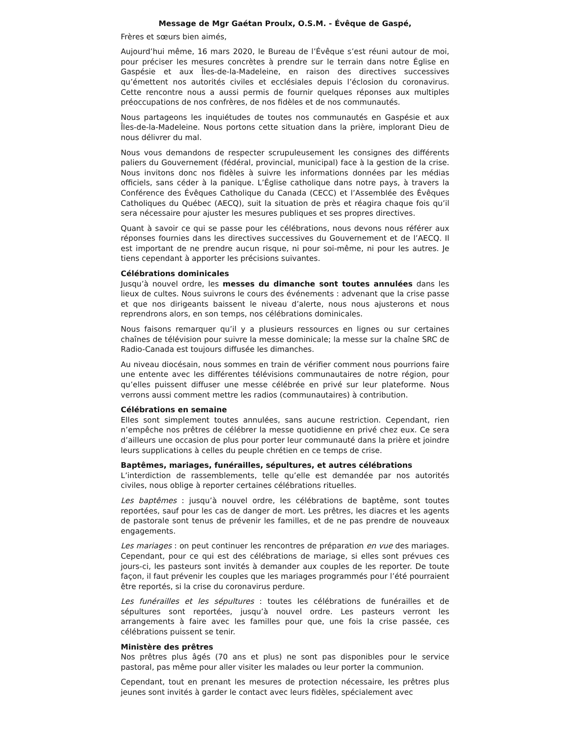Message de Mgr Gaétan Proulx, O.S.M. - Évêque de Gaspé,
Frères et sœurs bien aimés,
Aujourd’hui même, 16 mars 2020, le Bureau de l’Évêque s’est réuni autour de moi, pour préciser les mesures concrètes à prendre sur le terrain dans notre Église en Gaspésie et aux Îles-de-la-Madeleine, en raison des directives successives qu’émettent nos autorités civiles et ecclésiales depuis l’éclosion du coronavirus. Cette rencontre nous a aussi permis de fournir quelques réponses aux multiples préoccupations de nos confrères, de nos fidèles et de nos communautés.
Nous partageons les inquiétudes de toutes nos communautés en Gaspésie et aux Îles-de-la-Madeleine. Nous portons cette situation dans la prière, implorant Dieu de nous délivrer du mal.
Nous vous demandons de respecter scrupuleusement les consignes des différents paliers du Gouvernement (fédéral, provincial, municipal) face à la gestion de la crise. Nous invitons donc nos fidèles à suivre les informations données par les médias officiels, sans céder à la panique. L’Église catholique dans notre pays, à travers la Conférence des Évêques Catholique du Canada (CECC) et l’Assemblée des Évêques Catholiques du Québec (AECQ), suit la situation de près et réagira chaque fois qu’il sera nécessaire pour ajuster les mesures publiques et ses propres directives.
Quant à savoir ce qui se passe pour les célébrations, nous devons nous référer aux réponses fournies dans les directives successives du Gouvernement et de l’AECQ. Il est important de ne prendre aucun risque, ni pour soi-même, ni pour les autres. Je tiens cependant à apporter les précisions suivantes.
Célébrations dominicales
Jusqu’à nouvel ordre, les messes du dimanche sont toutes annulées dans les lieux de cultes. Nous suivrons le cours des événements : advenant que la crise passe et que nos dirigeants baissent le niveau d’alerte, nous nous ajusterons et nous reprendrons alors, en son temps, nos célébrations dominicales.
Nous faisons remarquer qu’il y a plusieurs ressources en lignes ou sur certaines chaînes de télévision pour suivre la messe dominicale; la messe sur la chaîne SRC de Radio-Canada est toujours diffusée les dimanches.
Au niveau diocésain, nous sommes en train de vérifier comment nous pourrions faire une entente avec les différentes télévisions communautaires de notre région, pour qu’elles puissent diffuser une messe célébrée en privé sur leur plateforme. Nous verrons aussi comment mettre les radios (communautaires) à contribution.
Célébrations en semaine
Elles sont simplement toutes annulées, sans aucune restriction. Cependant, rien n’empêche nos prêtres de célébrer la messe quotidienne en privé chez eux. Ce sera d’ailleurs une occasion de plus pour porter leur communauté dans la prière et joindre leurs supplications à celles du peuple chrétien en ce temps de crise.
Baptêmes, mariages, funérailles, sépultures, et autres célébrations
L’interdiction de rassemblements, telle qu’elle est demandée par nos autorités civiles, nous oblige à reporter certaines célébrations rituelles.
Les baptêmes : jusqu’à nouvel ordre, les célébrations de baptême, sont toutes reportées, sauf pour les cas de danger de mort. Les prêtres, les diacres et les agents de pastorale sont tenus de prévenir les familles, et de ne pas prendre de nouveaux engagements.
Les mariages : on peut continuer les rencontres de préparation en vue des mariages. Cependant, pour ce qui est des célébrations de mariage, si elles sont prévues ces jours-ci, les pasteurs sont invités à demander aux couples de les reporter. De toute façon, il faut prévenir les couples que les mariages programmés pour l’été pourraient être reportés, si la crise du coronavirus perdure.
Les funérailles et les sépultures : toutes les célébrations de funérailles et de sépultures sont reportées, jusqu’à nouvel ordre. Les pasteurs verront les arrangements à faire avec les familles pour que, une fois la crise passée, ces célébrations puissent se tenir.
Ministère des prêtres
Nos prêtres plus âgés (70 ans et plus) ne sont pas disponibles pour le service pastoral, pas même pour aller visiter les malades ou leur porter la communion.
Cependant, tout en prenant les mesures de protection nécessaire, les prêtres plus jeunes sont invités à garder le contact avec leurs fidèles, spécialement avec